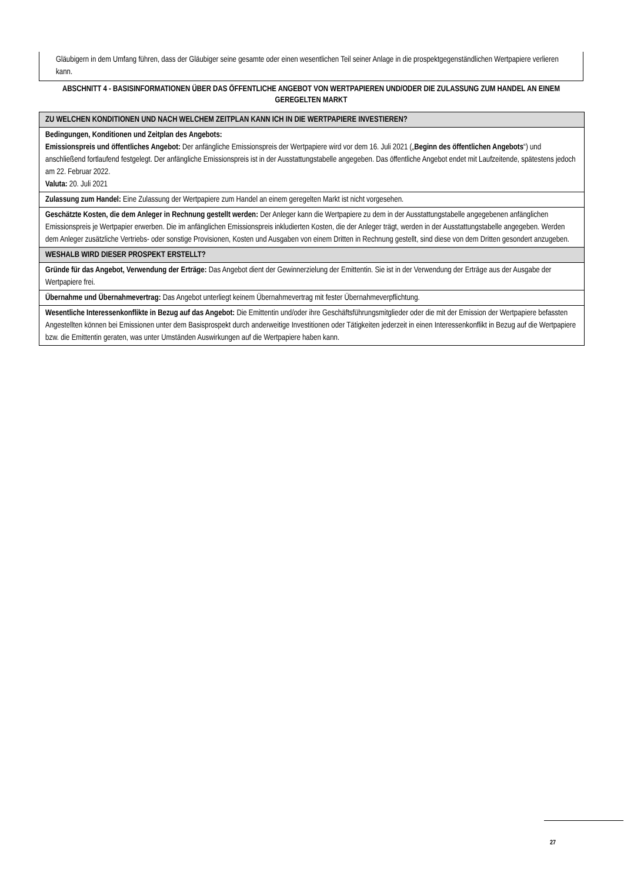Gläubigern in dem Umfang führen, dass der Gläubiger seine gesamte oder einen wesentlichen Teil seiner Anlage in die prospektgegenständlichen Wertpapiere verlieren kann.
ABSCHNITT 4 - BASISINFORMATIONEN ÜBER DAS ÖFFENTLICHE ANGEBOT VON WERTPAPIEREN UND/ODER DIE ZULASSUNG ZUM HANDEL AN EINEM GEREGELTEN MARKT
| ZU WELCHEN KONDITIONEN UND NACH WELCHEM ZEITPLAN KANN ICH IN DIE WERTPAPIERE INVESTIEREN? |
| Bedingungen, Konditionen und Zeitplan des Angebots: Emissionspreis und öffentliches Angebot: Der anfängliche Emissionspreis der Wertpapiere wird vor dem 16. Juli 2021 („ Beginn des öffentlichen Angebots “) und anschließend fortlaufend festgelegt. Der anfängliche Emissionspreis ist in der Ausstattungstabelle angegeben. Das öffentliche Angebot endet mit Laufzeitende, spätestens jedoch am 22. Februar 2022. Valuta: 20. Juli 2021 |
| Zulassung zum Handel: Eine Zulassung der Wertpapiere zum Handel an einem geregelten Markt ist nicht vorgesehen. |
| Geschätzte Kosten, die dem Anleger in Rechnung gestellt werden: Der Anleger kann die Wertpapiere zu dem in der Ausstattungstabelle angegebenen anfänglichen Emissionspreis je Wertpapier erwerben. Die im anfänglichen Emissionspreis inkludierten Kosten, die der Anleger trägt, werden in der Ausstattungstabelle angegeben. Werden dem Anleger zusätzliche Vertriebs- oder sonstige Provisionen, Kosten und Ausgaben von einem Dritten in Rechnung gestellt, sind diese von dem Dritten gesondert anzugeben. |
| WESHALB WIRD DIESER PROSPEKT ERSTELLT? |
| Gründe für das Angebot, Verwendung der Erträge: Das Angebot dient der Gewinnerzielung der Emittentin. Sie ist in der Verwendung der Erträge aus der Ausgabe der Wertpapiere frei. |
| Übernahme und Übernahmevertrag: Das Angebot unterliegt keinem Übernahmevertrag mit fester Übernahmeverpflichtung. |
| Wesentliche Interessenkonflikte in Bezug auf das Angebot: Die Emittentin und/oder ihre Geschäftsführungsmitglieder oder die mit der Emission der Wertpapiere befassten Angestellten können bei Emissionen unter dem Basisprospekt durch anderweitige Investitionen oder Tätigkeiten jederzeit in einen Interessenkonflikt in Bezug auf die Wertpapiere bzw. die Emittentin geraten, was unter Umständen Auswirkungen auf die Wertpapiere haben kann. |
27